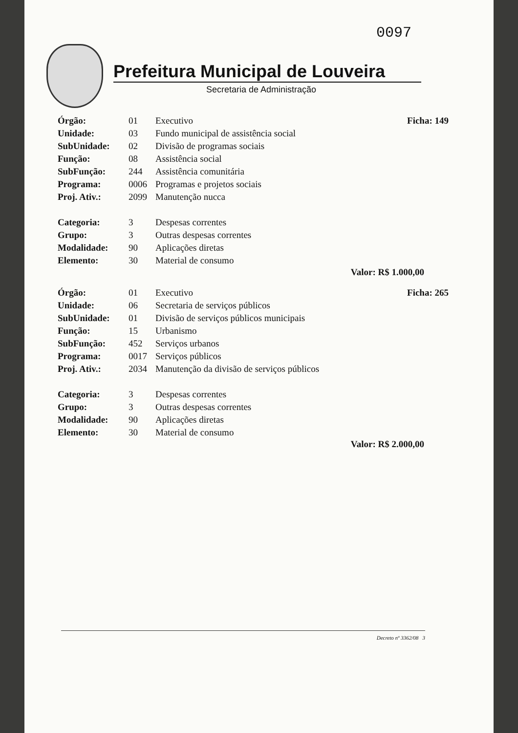0097
Prefeitura Municipal de Louveira
Secretaria de Administração
| Órgão: | 01 | Executivo | Ficha: 149 |
| Unidade: | 03 | Fundo municipal de assistência social | |
| SubUnidade: | 02 | Divisão de programas sociais | |
| Função: | 08 | Assistência social | |
| SubFunção: | 244 | Assistência comunitária | |
| Programa: | 0006 | Programas e projetos sociais | |
| Proj. Ativ.: | 2099 | Manutenção nucca | |
| Categoria: | 3 | Despesas correntes | |
| Grupo: | 3 | Outras despesas correntes | |
| Modalidade: | 90 | Aplicações diretas | |
| Elemento: | 30 | Material de consumo | |
Valor: R$ 1.000,00
| Órgão: | 01 | Executivo | Ficha: 265 |
| Unidade: | 06 | Secretaria de serviços públicos | |
| SubUnidade: | 01 | Divisão de serviços públicos municipais | |
| Função: | 15 | Urbanismo | |
| SubFunção: | 452 | Serviços urbanos | |
| Programa: | 0017 | Serviços públicos | |
| Proj. Ativ.: | 2034 | Manutenção da divisão de serviços públicos | |
| Categoria: | 3 | Despesas correntes | |
| Grupo: | 3 | Outras despesas correntes | |
| Modalidade: | 90 | Aplicações diretas | |
| Elemento: | 30 | Material de consumo | |
Valor: R$ 2.000,00
Decreto nº 3362/08 3